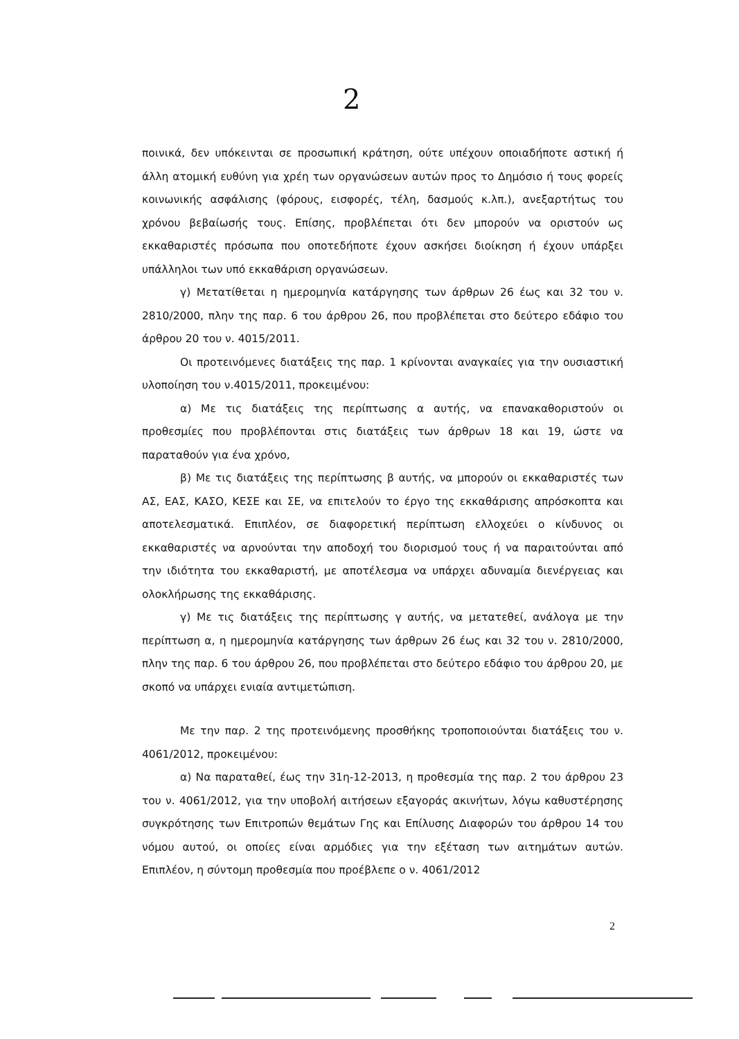2
ποινικά, δεν υπόκεινται σε προσωπική κράτηση, ούτε υπέχουν οποιαδήποτε αστική ή άλλη ατομική ευθύνη για χρέη των οργανώσεων αυτών προς το Δημόσιο ή τους φορείς κοινωνικής ασφάλισης (φόρους, εισφορές, τέλη, δασμούς κ.λπ.), ανεξαρτήτως του χρόνου βεβαίωσής τους. Επίσης, προβλέπεται ότι δεν μπορούν να οριστούν ως εκκαθαριστές πρόσωπα που οποτεδήποτε έχουν ασκήσει διοίκηση ή έχουν υπάρξει υπάλληλοι των υπό εκκαθάριση οργανώσεων.
γ) Μετατίθεται η ημερομηνία κατάργησης των άρθρων 26 έως και 32 του ν. 2810/2000, πλην της παρ. 6 του άρθρου 26, που προβλέπεται στο δεύτερο εδάφιο του άρθρου 20 του ν. 4015/2011.
Οι προτεινόμενες διατάξεις της παρ. 1 κρίνονται αναγκαίες για την ουσιαστική υλοποίηση του ν.4015/2011, προκειμένου:
α) Με τις διατάξεις της περίπτωσης α αυτής, να επανακαθοριστούν οι προθεσμίες που προβλέπονται στις διατάξεις των άρθρων 18 και 19, ώστε να παραταθούν για ένα χρόνο,
β) Με τις διατάξεις της περίπτωσης β αυτής, να μπορούν οι εκκαθαριστές των ΑΣ, ΕΑΣ, ΚΑΣΟ, ΚΕΣΕ και ΣΕ, να επιτελούν το έργο της εκκαθάρισης απρόσκοπτα και αποτελεσματικά. Επιπλέον, σε διαφορετική περίπτωση ελλοχεύει ο κίνδυνος οι εκκαθαριστές να αρνούνται την αποδοχή του διορισμού τους ή να παραιτούνται από την ιδιότητα του εκκαθαριστή, με αποτέλεσμα να υπάρχει αδυναμία διενέργειας και ολοκλήρωσης της εκκαθάρισης.
γ) Με τις διατάξεις της περίπτωσης γ αυτής, να μετατεθεί, ανάλογα με την περίπτωση α, η ημερομηνία κατάργησης των άρθρων 26 έως και 32 του ν. 2810/2000, πλην της παρ. 6 του άρθρου 26, που προβλέπεται στο δεύτερο εδάφιο του άρθρου 20, με σκοπό να υπάρχει ενιαία αντιμετώπιση.
Με την παρ. 2 της προτεινόμενης προσθήκης τροποποιούνται διατάξεις του ν. 4061/2012, προκειμένου:
α) Να παραταθεί, έως την 31η-12-2013, η προθεσμία της παρ. 2 του άρθρου 23 του ν. 4061/2012, για την υποβολή αιτήσεων εξαγοράς ακινήτων, λόγω καθυστέρησης συγκρότησης των Επιτροπών θεμάτων Γης και Επίλυσης Διαφορών του άρθρου 14 του νόμου αυτού, οι οποίες είναι αρμόδιες για την εξέταση των αιτημάτων αυτών. Επιπλέον, η σύντομη προθεσμία που προέβλεπε ο ν. 4061/2012
2